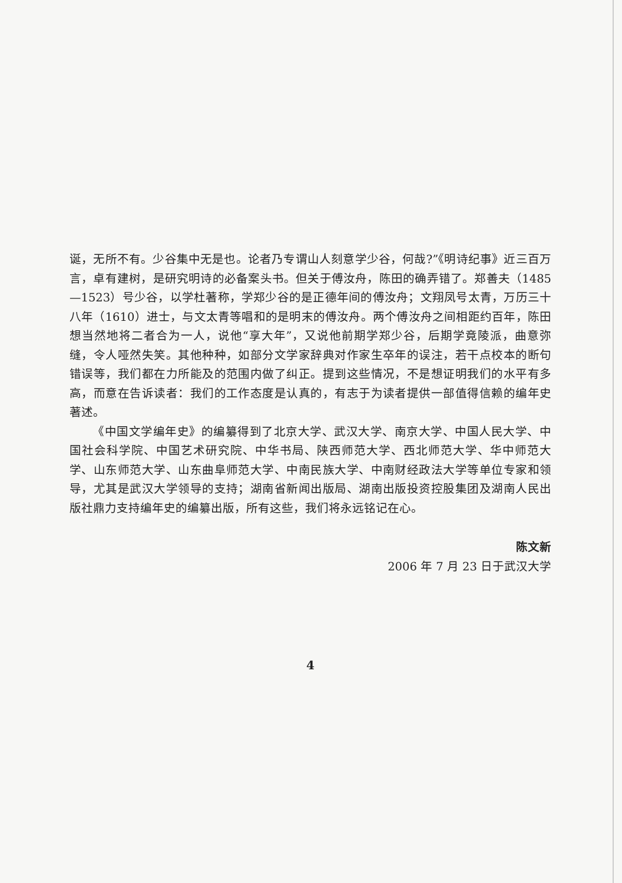诞，无所不有。少谷集中无是也。论者乃专谓山人刻意学少谷，何哉?”《明诗纪事》近三百万言，卓有建树，是研究明诗的必备案头书。但关于傅汝舟，陈田的确弄错了。郑善夫（1485—1523）号少谷，以学杜著称，学郑少谷的是正德年间的傅汝舟；文翔凤号太青，万历三十八年（1610）进士，与文太青等唱和的是明末的傅汝舟。两个傅汝舟之间相距约百年，陈田想当然地将二者合为一人，说他“享大年”，又说他前期学郑少谷，后期学竟陵派，曲意弥缝，令人哑然失笑。其他种种，如部分文学家辞典对作家生卒年的误注，若干点校本的断句错误等，我们都在力所能及的范围内做了纠正。提到这些情况，不是想证明我们的水平有多高，而意在告诉读者：我们的工作态度是认真的，有志于为读者提供一部值得信赖的编年史著述。
《中国文学编年史》的编纂得到了北京大学、武汉大学、南京大学、中国人民大学、中国社会科学院、中国艺术研究院、中华书局、陕西师范大学、西北师范大学、华中师范大学、山东师范大学、山东曲阜师范大学、中南民族大学、中南财经政法大学等单位专家和领导，尤其是武汉大学领导的支持；湖南省新闻出版局、湖南出版投资控股集团及湖南人民出版社鼎力支持编年史的编纂出版，所有这些，我们将永远铭记在心。
陈文新
2006 年 7 月 23 日于武汉大学
4